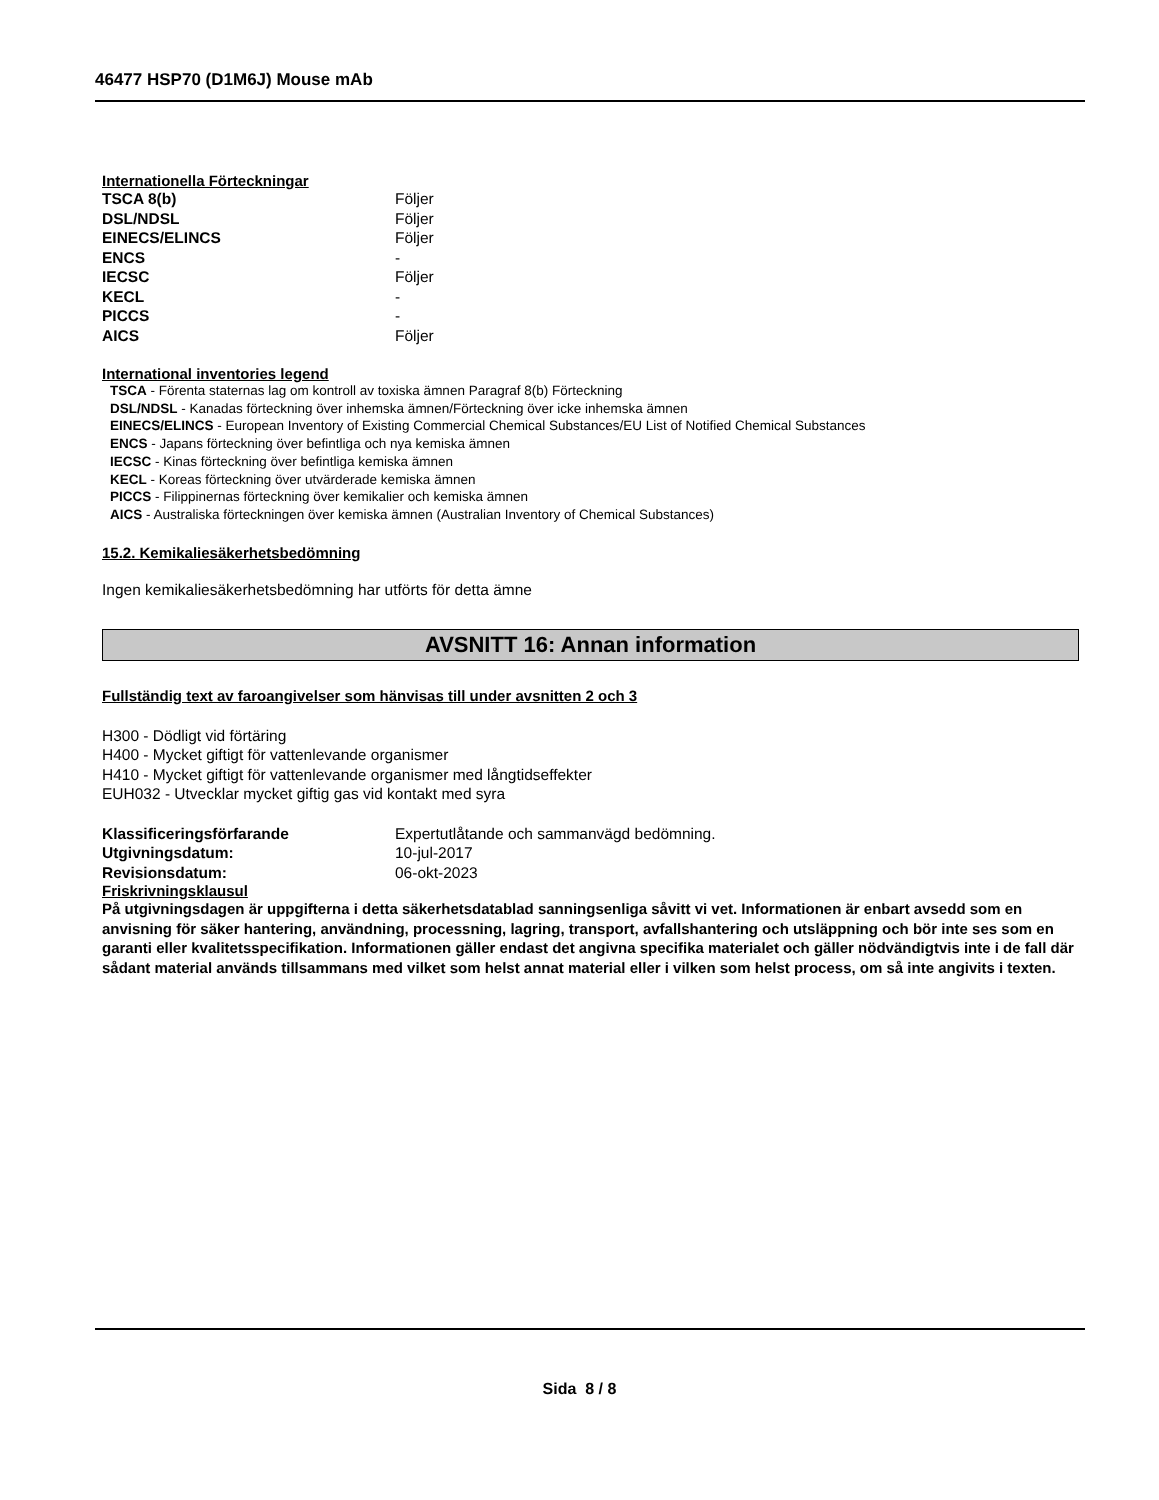46477 HSP70 (D1M6J) Mouse mAb
Internationella Förteckningar
| TSCA 8(b) | Följer |
| DSL/NDSL | Följer |
| EINECS/ELINCS | Följer |
| ENCS | - |
| IECSC | Följer |
| KECL | - |
| PICCS | - |
| AICS | Följer |
International inventories legend
TSCA - Förenta staternas lag om kontroll av toxiska ämnen Paragraf 8(b) Förteckning
DSL/NDSL - Kanadas förteckning över inhemska ämnen/Förteckning över icke inhemska ämnen
EINECS/ELINCS - European Inventory of Existing Commercial Chemical Substances/EU List of Notified Chemical Substances
ENCS - Japans förteckning över befintliga och nya kemiska ämnen
IECSC - Kinas förteckning över befintliga kemiska ämnen
KECL - Koreas förteckning över utvärderade kemiska ämnen
PICCS - Filippinernas förteckning över kemikalier och kemiska ämnen
AICS - Australiska förteckningen över kemiska ämnen (Australian Inventory of Chemical Substances)
15.2. Kemikaliesäkerhetsbedömning
Ingen kemikaliesäkerhetsbedömning har utförts för detta ämne
AVSNITT 16: Annan information
Fullständig text av faroangivelser som hänvisas till under avsnitten 2 och 3
H300 - Dödligt vid förtäring
H400 - Mycket giftigt för vattenlevande organismer
H410 - Mycket giftigt för vattenlevande organismer med långtidseffekter
EUH032 - Utvecklar mycket giftig gas vid kontakt med syra
| Klassificeringsförfarande | Expertutlåtande och sammanvägd bedömning. |
| Utgivningsdatum: | 10-jul-2017 |
| Revisionsdatum: | 06-okt-2023 |
Friskrivningsklausul
På utgivningsdagen är uppgifterna i detta säkerhetsdatablad sanningsenliga såvitt vi vet. Informationen är enbart avsedd som en anvisning för säker hantering, användning, processning, lagring, transport, avfallshantering och utsläppning och bör inte ses som en garanti eller kvalitetsspecifikation. Informationen gäller endast det angivna specifika materialet och gäller nödvändigtvis inte i de fall där sådant material används tillsammans med vilket som helst annat material eller i vilken som helst process, om så inte angivits i texten.
Sida 8 / 8